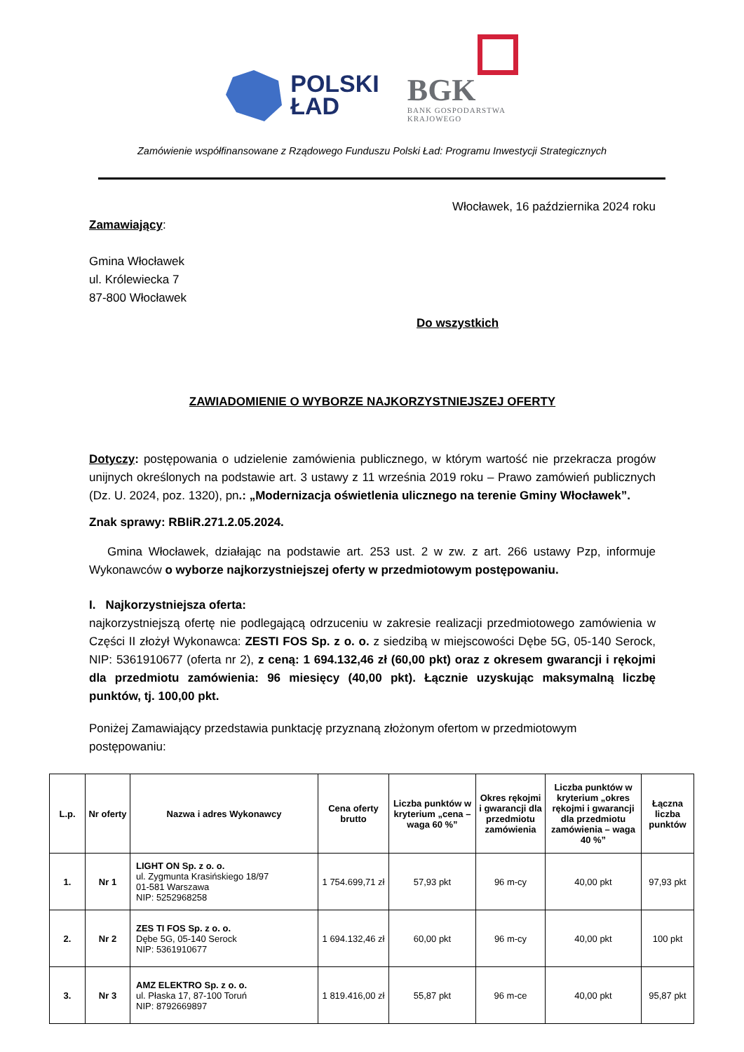POLSKI
ŁAD
BGK
BANK GOSPODARSTWA
KRAJOWEGO
Zamówienie współfinansowane z Rządowego Funduszu Polski Ład: Programu Inwestycji Strategicznych
Włocławek, 16 października 2024 roku
Zamawiający:
Gmina Włocławek
ul. Królewiecka 7
87-800 Włocławek
Do wszystkich
ZAWIADOMIENIE O WYBORZE NAJKORZYSTNIEJSZEJ OFERTY
Dotyczy: postępowania o udzielenie zamówienia publicznego, w którym wartość nie przekracza progów unijnych określonych na podstawie art. 3 ustawy z 11 września 2019 roku – Prawo zamówień publicznych (Dz. U. 2024, poz. 1320), pn.: „Modernizacja oświetlenia ulicznego na terenie Gminy Włocławek”.
Znak sprawy: RBIiR.271.2.05.2024.
Gmina Włocławek, działając na podstawie art. 253 ust. 2 w zw. z art. 266 ustawy Pzp, informuje Wykonawców o wyborze najkorzystniejszej oferty w przedmiotowym postępowaniu.
I. Najkorzystniejsza oferta:
najkorzystniejszą ofertę nie podlegającą odrzuceniu w zakresie realizacji przedmiotowego zamówienia w Części II złożył Wykonawca: ZESTI FOS Sp. z o. o. z siedzibą w miejscowości Dębe 5G, 05-140 Serock, NIP: 5361910677 (oferta nr 2), z ceną: 1 694.132,46 zł (60,00 pkt) oraz z okresem gwarancji i rękojmi dla przedmiotu zamówienia: 96 miesięcy (40,00 pkt). Łącznie uzyskując maksymalną liczbę punktów, tj. 100,00 pkt.
Poniżej Zamawiający przedstawia punktację przyznaną złożonym ofertom w przedmiotowym postępowaniu:
| L.p. | Nr oferty | Nazwa i adres Wykonawcy | Cena oferty brutto | Liczba punktów w kryterium „cena – waga 60 %” | Okres rękojmi i gwarancji dla przedmiotu zamówienia | Liczba punktów w kryterium „okres rękojmi i gwarancji dla przedmiotu zamówienia – waga 40 %” | Łączna liczba punktów |
| --- | --- | --- | --- | --- | --- | --- | --- |
| 1. | Nr 1 | LIGHT ON Sp. z o. o. ul. Zygmunta Krasińskiego 18/97 01-581 Warszawa NIP: 5252968258 | 1 754.699,71 zł | 57,93 pkt | 96 m-cy | 40,00 pkt | 97,93 pkt |
| 2. | Nr 2 | ZES TI FOS Sp. z o. o. Dębe 5G, 05-140 Serock NIP: 5361910677 | 1 694.132,46 zł | 60,00 pkt | 96 m-cy | 40,00 pkt | 100 pkt |
| 3. | Nr 3 | AMZ ELEKTRO Sp. z o. o. ul. Płaska 17, 87-100 Toruń NIP: 8792669897 | 1 819.416,00 zł | 55,87 pkt | 96 m-ce | 40,00 pkt | 95,87 pkt |